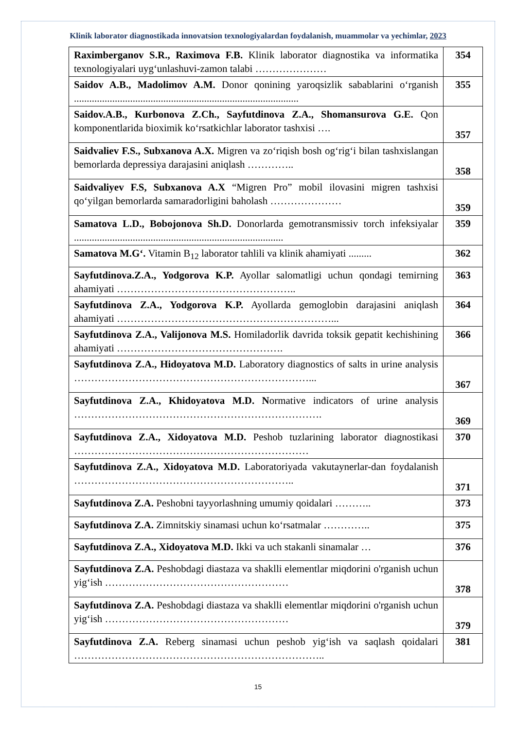Klinik laborator diagnostikada innovatsion texnologiyalardan foydalanish, muammolar va yechimlar, 2023
| Raximberganov S.R., Raximova F.B. Klinik laborator diagnostika va informatika texnologiyalari uyg‘unlashuvi-zamon talabi ………………… | 354 |
| Saidov A.B., Madolimov A.M. Donor qonining yaroqsizlik sabablarini o‘rganish ........................................................................................ | 355 |
| Saidov.A.B., Kurbonova Z.Ch., Sayfutdinova Z.A., Shomansurova G.E. Qon komponentlarida bioximik ko‘rsatkichlar laborator tashxisi …. | 357 |
| Saidvaliev F.S., Subxanova A.X. Migren va zo‘riqish bosh og‘rig‘i bilan tashxislangan bemorlarda depressiya darajasini aniqlash ………….. | 358 |
| Saidvaliyev F.S, Subxanova A.X “Migren Pro” mobil ilovasini migren tashxisi qo‘yilgan bemorlarda samaradorligini baholash ………………… | 359 |
| Samatova L.D., Bobojonova Sh.D. Donorlarda gemotransmissiv torch infeksiyalar .................................................................................. | 359 |
| Samatova M.G‘. Vitamin B<sub>12</sub> laborator tahlili va klinik ahamiyati ......... | 362 |
| Sayfutdinova.Z.A., Yodgorova K.P. Ayollar salomatligi uchun qondagi temirning ahamiyati …………………………………………….. | 363 |
| Sayfutdinova Z.A., Yodgorova K.P. Ayollarda gemoglobin darajasini aniqlash ahamiyati ………………………………………………………... | 364 |
| Sayfutdinova Z.A., Valijonova M.S. Homiladorlik davrida toksik gepatit kechishining ahamiyati …………………………………………. | 366 |
| Sayfutdinova Z.A., Hidoyatova M.D. Laboratory diagnostics of salts in urine analysis ……………………………………………………………... | 367 |
| Sayfutdinova Z.A., Khidoyatova M.D. N ormative indicators of urine analysis ………………………………………………………………. | 369 |
| Sayfutdinova Z.A., Xidoyatova M.D. Peshob tuzlarining laborator diagnostikasi …………………………………………………………… | 370 |
| Sayfutdinova Z.A., Xidoyatova M.D. Laboratoriyada vakutaynerlar-dan foydalanish ……………………………………………………….. | 371 |
| Sayfutdinova Z.A. Peshobni tayyorlashning umumiy qoidalari ……….. | 373 |
| Sayfutdinova Z.A. Zimnitskiy sinamasi uchun ko‘rsatmalar ………….. | 375 |
| Sayfutdinova Z.A., Xidoyatova M.D. Ikki va uch stakanli sinamalar … | 376 |
| Sayfutdinova Z.A. Peshobdagi diastaza va shaklli elementlar miqdorini o'rganish uchun yig‘ish ……………………………………………… | 378 |
| Sayfutdinova Z.A. Peshobdagi diastaza va shaklli elementlar miqdorini o'rganish uchun yig‘ish ……………………………………………… | 379 |
| Sayfutdinova Z.A. Reberg sinamasi uchun peshob yig‘ish va saqlash qoidalari ……………………………………………………………….. | 381 |
15